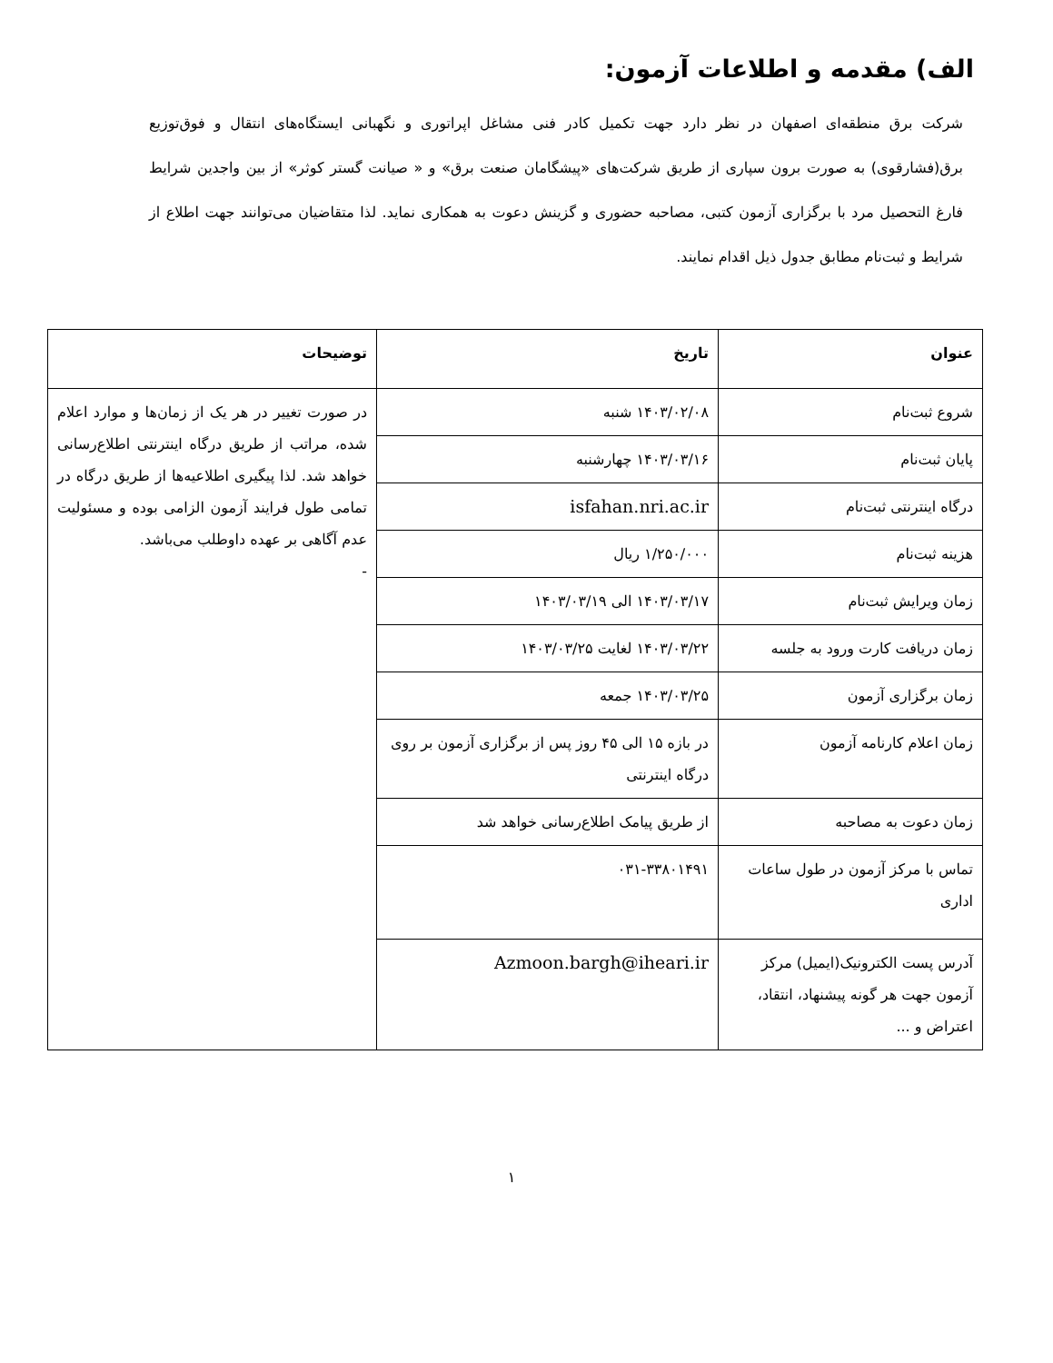الف) مقدمه و اطلاعات آزمون:
شرکت برق منطقه‌ای اصفهان در نظر دارد جهت تکمیل کادر فنی مشاغل اپراتوری و نگهبانی ایستگاه‌های انتقال و فوق‌توزیع برق(فشارقوی) به صورت برون سپاری از طریق شرکت‌های «پیشگامان صنعت برق» و « صیانت گستر کوثر» از بین واجدین شرایط فارغ التحصیل مرد با برگزاری آزمون کتبی، مصاحبه حضوری و گزینش دعوت به همکاری نماید. لذا متقاضیان می‌توانند جهت اطلاع از شرایط و ثبت‌نام مطابق جدول ذیل اقدام نمایند.
| عنوان | تاریخ | توضیحات |
| --- | --- | --- |
| شروع ثبت‌نام | ۱۴۰۳/۰۲/۰۸ شنبه | در صورت تغییر در هر یک از زمان‌ها و موارد اعلام شده، مراتب از طریق درگاه اینترنتی اطلاع‌رسانی خواهد شد. لذا پیگیری اطلاعیه‌ها از طریق درگاه در تمامی طول فرایند آزمون الزامی بوده و مسئولیت عدم آگاهی بر عهده داوطلب می‌باشد. - |
| پایان ثبت‌نام | ۱۴۰۳/۰۳/۱۶ چهارشنبه | |
| درگاه اینترنتی ثبت‌نام | isfahan.nri.ac.ir | |
| هزینه ثبت‌نام | ۱/۲۵۰/۰۰۰ ریال | |
| زمان ویرایش ثبت‌نام | ۱۴۰۳/۰۳/۱۷ الی ۱۴۰۳/۰۳/۱۹ | |
| زمان دریافت کارت ورود به جلسه | ۱۴۰۳/۰۳/۲۲ لغایت ۱۴۰۳/۰۳/۲۵ | |
| زمان برگزاری آزمون | ۱۴۰۳/۰۳/۲۵ جمعه | |
| زمان اعلام کارنامه آزمون | در بازه ۱۵ الی ۴۵ روز پس از برگزاری آزمون بر روی درگاه اینترنتی | |
| زمان دعوت به مصاحبه | از طریق پیامک اطلاع‌رسانی خواهد شد | |
| تماس با مرکز آزمون در طول ساعات اداری | ۰۳۱-۳۳۸۰۱۴۹۱ | |
| آدرس پست الکترونیک(ایمیل) مرکز آزمون جهت هر گونه پیشنهاد، انتقاد، اعتراض و ... | Azmoon.bargh@iheari.ir | |
۱